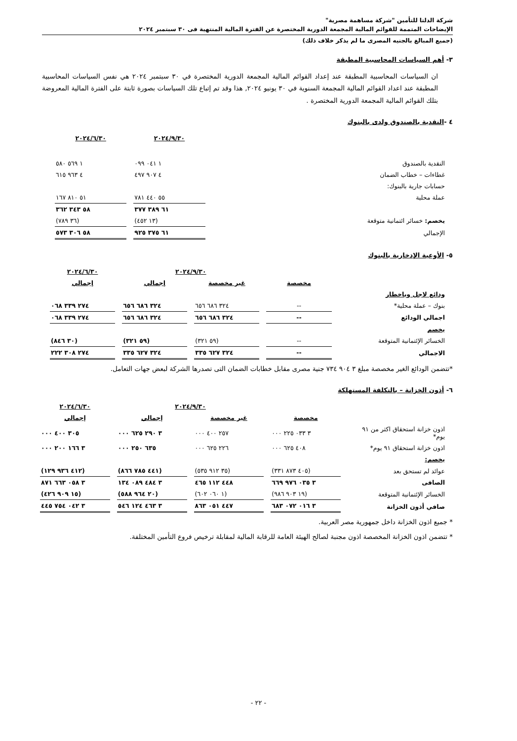شركة الدلتا للتأمين "شركة مساهمة مصرية"
الإيضاحات المتممة للقوائم المالية المجمعة الدورية المختصرة عن الفترة المالية المنتهية فى ٣٠ سبتمبر ٢٠٢٤
(جميع المبالغ بالجنيه المصرى ما لم يذكر خلاف ذلك)
٣- أهم السياسات المحاسبية المطبقة
ان السياسات المحاسبية المطبقة عند إعداد القوائم المالية المجمعة الدورية المختصرة في ٣٠ سبتمبر ٢٠٢٤ هي نفس السياسات المحاسبية المطبقة عند اعداد القوائم المالية المجمعة السنوية في ٣٠ يونيو ٢٠٢٤, هذا وقد تم إتباع تلك السياسات بصورة ثابتة على الفترة المالية المعروضة بتلك القوائم المالية المجمعة الدورية المختصرة .
٤ -النقدية بالصندوق ولدى بالبنوك
| | ٢٠٢٤/٩/٣٠ | ٢٠٢٤/٦/٣٠ |
| النقدية بالصندوق | ١ ٠٤١ ٠٩٩ | ١ ٥٦٩ ٥٨٠ |
| غطاءات – خطاب الضمان | ٤ ٩٠٧ ٤٩٧ | ٤ ٩٦٣ ٦١٥ |
| حسابات جارية بالبنوك: | | |
| عملة محلية | ٥٥ ٤٤٠ ٧٨١ | ٥١ ٨١٠ ١٦٧ |
| | ٦١ ٣٨٩ ٣٧٧ | ٥٨ ٣٤٣ ٣٦٢ |
| يخصم: خسائر ائتمانية متوقعة | (١٣ ٤٥٢) | (٣٦ ٧٨٩) |
| الإجمالي | ٦١ ٣٧٥ ٩٢٥ | ٥٨ ٣٠٦ ٥٧٣ |
٥- الأوعية الإدخارية بالبنوك
| | | ٢٠٢٤/٩/٣٠ | | ٢٠٢٤/٦/٣٠ |
| | مخصصة | غير مخصصة | إجمالي | إجمالي |
| ودائع لاجل وباخطار | | | | |
| بنوك – عملة محلية* | -- | ٣٢٤ ٦٨٦ ٦٥٦ | ٣٢٤ ٦٨٦ ٦٥٦ | ٢٧٤ ٣٣٩ ٠٦٨ |
| اجمالي الودائع | -- | ٣٢٤ ٦٨٦ ٦٥٦ | ٣٢٤ ٦٨٦ ٦٥٦ | ٢٧٤ ٣٣٩ ٠٦٨ |
| يخصم | | | | |
| الخسائر الإئتمانية المتوقعة | -- | (٥٩ ٣٢١) | (٥٩ ٣٢١) | (٣٠ ٨٤٦) |
| الاجمالي | -- | ٣٢٤ ٦٢٧ ٣٣٥ | ٣٢٤ ٦٢٧ ٣٣٥ | ٢٧٤ ٣٠٨ ٢٢٢ |
*تتضمن الودائع الغير مخصصة مبلغ ٣ ٩٠٤ ٧٣٤ جنية مصرى مقابل خطابات الضمان التى تصدرها الشركة لبعض جهات التعامل.
٦- أذون الخزانة – بالتكلفة المستهلكة
| | | ٢٠٢٤/٩/٣٠ | | ٢٠٢٤/٦/٣٠ |
| | مخصصة | غير مخصصة | إجمالي | إجمالي |
| اذون خزانة استحقاق اكثر من ٩١ يوم* | ٣ ٠٣٣ ٢٢٥ ٠٠٠ | ٢٥٧ ٤٠٠ ٠٠٠ | ٣ ٢٩٠ ٦٢٥ ٠٠٠ | ٣٠٥ ٤٠٠ ٠٠٠ |
| اذون خزانة استحقاق ٩١ يوم* | ٤٠٨ ٦٢٥ ٠٠٠ | ٢٢٦ ٦٢٥ ٠٠٠ | ٦٣٥ ٢٥٠ ٠٠٠ | ٣ ١٦٦ ٢٠٠ ٠٠٠ |
| يخصم: | | | | |
| عوائد لم تستحق بعد | (٤٠٥ ٨٧٣ ٣٣١) | (٣٥ ٩١٢ ٥٣٥) | (٤٤١ ٧٨٥ ٨٦٦) | (٤١٢ ٩٣٦ ١٢٩) |
| الصافى | ٣ ٠٣٥ ٩٧٦ ٦٦٩ | ٤٤٨ ١١٢ ٤٦٥ | ٣ ٤٨٤ ٠٨٩ ١٣٤ | ٣ ٠٥٨ ٦٦٣ ٨٧١ |
| الخسائر الإئتمانية المتوقعة | (١٩ ٩٠٣ ٩٨٦) | (١ ٠٦٠ ٦٠٢) | (٢٠ ٩٦٤ ٥٨٨) | (١٥ ٩٠٩ ٤٢٦) |
| صافي أذون الخزانة | ٣ ٠١٦ ٠٧٢ ٦٨٣ | ٤٤٧ ٠٥١ ٨٦٣ | ٣ ٤٦٣ ١٢٤ ٥٤٦ | ٣ ٠٤٢ ٧٥٤ ٤٤٥ |
* جميع اذون الخزانة داخل جمهورية مصر العربية.
* تتضمن اذون الخزانة المخصصة اذون مجنبة لصالح الهيئة العامة للرقابة المالية لمقابلة ترخيص فروع التأمين المختلفة.
- ٢٢ -